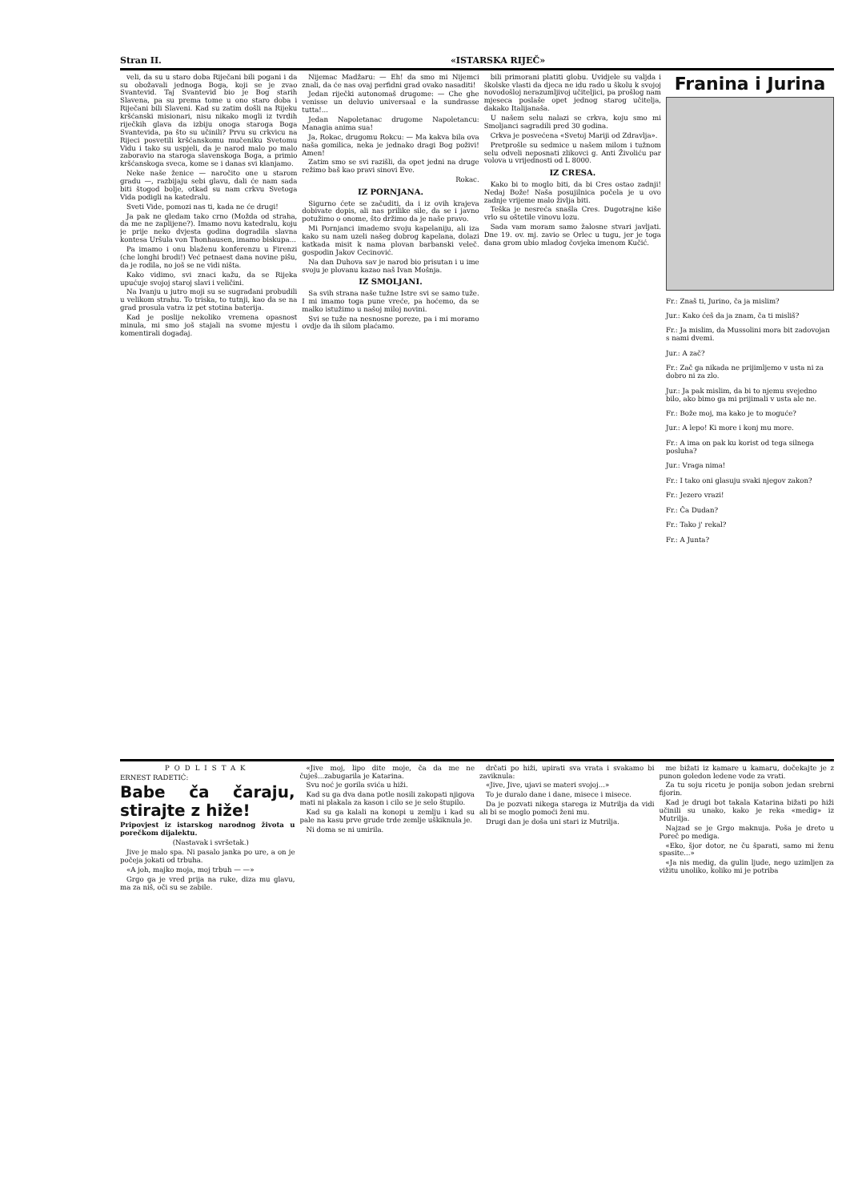Stran II. «ISTARSKA RIJEČ»
veli, da su u staro doba Riječani bili pogani i da su obožavali jednoga Boga, koji se je zvao Svantevid. Taj Svantevid bio je Bog starih Slavena, pa su prema tome u ono staro doba i Riječani bili Slaveni. Kad su zatim došli na Rijeku kršćanski misionari, nisu nikako mogli iz tvrdih riječkih glava da izbiju onoga staroga Boga Svantevida, pa što su učinili? Prvu su crkvicu na Rijeci posvetili kršćanskomu mučeniku Svetomu Vidu i tako su uspjeli, da je narod malo po malo zaboravio na staroga slavenskoga Boga, a primio kršćanskoga sveca, kome se i danas svi klanjamo.
Neke naše ženice — naročito one u starom gradu —, razbijaju sebi glavu, dali će nam sada biti štogod bolje, otkad su nam crkvu Svetoga Vida podigli na katedralu.
Sveti Vide, pomozi nas ti, kada ne će drugi!
Ja pak ne gledam tako crno (Možda od straha, da me ne zaplijene?). Imamo novu katedralu, koju je prije neko dvjesta godina dogradila slavna kontesa Uršula von Thonhausen, imamo biskupa...
Pa imamo i onu blaženu konferenzu u Firenzi (che longhi brodi!) Već petnaest dana novine pišu, da je rodila, no još se ne vidi ništa.
Kako vidimo, svi znaci kažu, da se Rijeka upućuje svojoj staroj slavi i veličini.
Na Ivanju u jutro moji su se sugrađani probudili u velikom strahu. To triska, to tutnji, kao da se na grad prosula vatra iz pet stotina baterija.
Kad je poslije nekoliko vremena opasnost minula, mi smo još stajali na svome mjestu i komentirali događaj.
Nijemac Madžaru: — Eh! da smo mi Nijemci znali, da će nas ovaj perfidni grad ovako nasaditi!
Jedan riječki autonomaš drugome: — Che ghe venisse un deluvio universaal e la sundrasse tutta!...
Jedan Napoletanac drugome Napoletancu: Managia anima sua!
Ja, Rokac, drugomu Rokcu: — Ma kakva bila ova naša gomilica, neka je jednako dragi Bog poživi! Amen!
Zatim smo se svi razišli, da opet jedni na druge režimo baš kao pravi sinovi Eve.
Rokac.
IZ PORNJANA.
Sigurno ćete se začuditi, da i iz ovih krajeva dobivate dopis, ali nas prilike sile, da se i javno potužimo o onome, što držimo da je naše pravo.
Mi Pornjanci imademo svoju kapelaniju, ali iza kako su nam uzeli našeg dobrog kapelana, dolazi katkada misit k nama plovan barbanski veleč. gospodin Jakov Cecinović.
Na dan Duhova sav je narod bio prisutan i u ime svoju je plovanu kazao naš Ivan Mošnja.
IZ SMOLJANI.
Sa svih strana naše tužne Istre svi se samo tuže. I mi imamo toga pune vreće, pa hoćemo, da se malko istužimo u našoj miloj novini.
Svi se tuže na nesnosne poreze, pa i mi moramo ovdje da ih silom plaćamo.
bili primorani platiti globu. Uvidjele su valjda i školske vlasti da djeca ne idu rado u školu k svojoj novodošloj nerazumljivoj učiteljici, pa prošlog nam mjeseca poslaše opet jednog starog učitelja, dakako Italijanaša.
U našem selu nalazi se crkva, koju smo mi Smoljanci sagradili pred 30 godina.
Crkva je posvećena «Svetoj Mariji od Zdravlja».
Pretprošle su sedmice u našem milom i tužnom selu odveli neposnati zlikovci g. Anti Živoliću par volova u vrijednosti od L 8000.
IZ CRESA.
Kako bi to moglo biti, da bi Cres ostao zadnji! Nedaj Bože! Naša posujilnica počela je u ovo zadnje vrijeme malo življa biti.
Teška je nesreća snašla Cres. Dugotrajne kiše vrlo su oštetile vinovu lozu.
Sada vam moram samo žalosne stvari javljati. Dne 19. ov. mj. zavio se Orlec u tugu, jer je toga dana grom ubio mladog čovjeka imenom Kučić.
Franina i Jurina
Fr.: Znaš ti, Jurino, ča ja mislim?
Jur.: Kako ćeš da ja znam, ča ti misliš?
Fr.: Ja mislim, da Mussolini mora bit zadovojan s nami dvemi.
Jur.: A zač?
Fr.: Zač ga nikada ne prijimljemo v usta ni za dobro ni za zlo.
Jur.: Ja pak mislim, da bi to njemu svejedno bilo, ako bimo ga mi prijimali v usta ale ne.
Fr.: Bože moj, ma kako je to moguće?
Jur.: A lepo! Ki more i konj mu more.
Fr.: A ima on pak ku korist od tega silnega posluha?
Jur.: Vraga nima!
Fr.: I tako oni glasuju svaki njegov zakon?
Fr.: Jezero vrazi!
Fr.: Ča Dudan?
Fr.: Tako j' rekal?
Fr.: A Junta?
PODLISTAK
ERNEST RADETIĆ:
Babe ča čaraju, stirajte z hiže!
Pripovjest iz istarskog narodnog života u porečkom dijalektu.
(Nastavak i svršetak.)
Jive je malo spa. Ni pasalo janka po ure, a on je počeja jokati od trbuha.
«A joh, majko moja, moj trbuh — —»
Grgo ga je vred prija na ruke, diza mu glavu, ma za niš, oči su se zabile.
«Jive moj, lipo dite moje, ča da me ne čuješ...zabugarila je Katarina.
Svu noć je gorila svića u hiži.
Kad su ga dva dana potle nosili zakopati njigova mati ni plakala za kason i cilo se je selo štupilo.
Kad su ga kalali na konopi u zemlju i kad su pale na kasu prve grude trde zemlje uškiknula je.
Ni doma se ni umirila.
drčati po hiži, upirati sva vrata i svakamo bi zaviknula:
«Jive, Jive, ujavi se materi svojoj...»
To je duralo dane i dane, misece i misece.
Da je pozvati nikega starega iz Mutrilja da vidi ali bi se moglo pomoći ženi mu.
Drugi dan je doša uni stari iz Mutrilja.
me bižati iz kamare u kamaru, dočekajte je z punon goledon ledene vode za vrati.
Za tu soju ricetu je ponija sobon jedan srebrni fijorin.
Kad je drugi bot takala Katarina bižati po hiži učinili su unako, kako je reka «medig» iz Mutrilja.
Najzad se je Grgo maknuja. Poša je dreto u Poreč po mediga.
«Eko, šjor dotor, ne ču šparati, samo mi ženu spasite...»
«Ja nis medig, da gulin ljude, nego uzimljen za vižitu unoliko, koliko mi je potriba